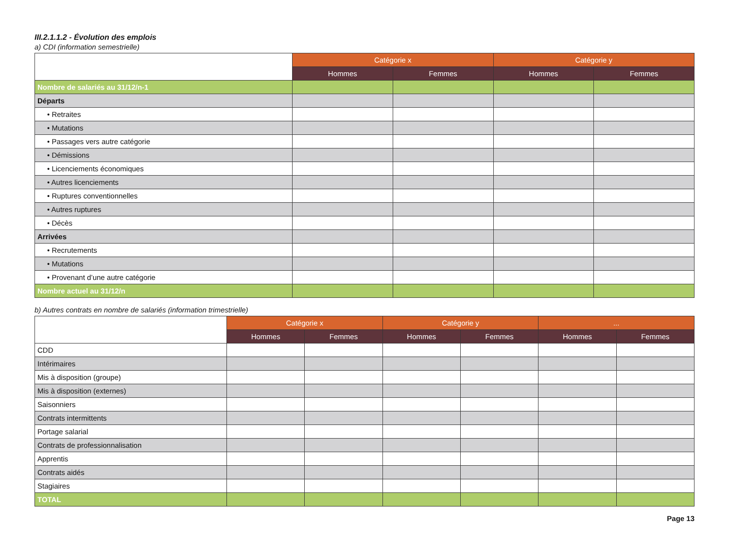III.2.1.1.2 - Évolution des emplois
a) CDI (information semestrielle)
| | Catégorie x | | Catégorie y | |
| | Hommes | Femmes | Hommes | Femmes |
| Nombre de salariés au 31/12/n-1 | | | | |
| Départs | | | | |
| • Retraites | | | | |
| • Mutations | | | | |
| • Passages vers autre catégorie | | | | |
| • Démissions | | | | |
| • Licenciements économiques | | | | |
| • Autres licenciements | | | | |
| • Ruptures conventionnelles | | | | |
| • Autres ruptures | | | | |
| • Décès | | | | |
| Arrivées | | | | |
| • Recrutements | | | | |
| • Mutations | | | | |
| • Provenant d’une autre catégorie | | | | |
| Nombre actuel au 31/12/n | | | | |
b) Autres contrats en nombre de salariés (information trimestrielle)
| | Catégorie x | | Catégorie y | | ... | |
| | Hommes | Femmes | Hommes | Femmes | Hommes | Femmes |
| CDD | | | | | | |
| Intérimaires | | | | | | |
| Mis à disposition (groupe) | | | | | | |
| Mis à disposition (externes) | | | | | | |
| Saisonniers | | | | | | |
| Contrats intermittents | | | | | | |
| Portage salarial | | | | | | |
| Contrats de professionnalisation | | | | | | |
| Apprentis | | | | | | |
| Contrats aidés | | | | | | |
| Stagiaires | | | | | | |
| TOTAL | | | | | | |
Page 13